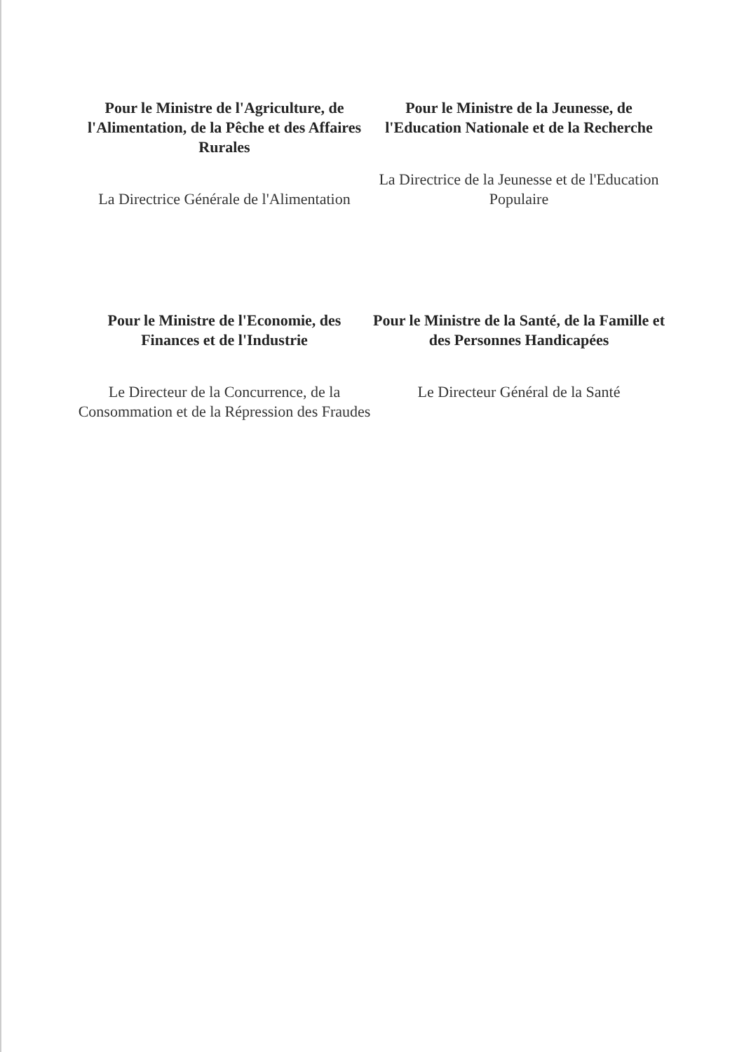Pour le Ministre de l'Agriculture, de l'Alimentation, de la Pêche et des Affaires Rurales
La Directrice Générale de l'Alimentation
Pour le Ministre de la Jeunesse, de l'Education Nationale et de la Recherche
La Directrice de la Jeunesse et de l'Education Populaire
Pour le Ministre de l'Economie, des Finances et de l'Industrie
Le Directeur de la Concurrence, de la Consommation et de la Répression des Fraudes
Pour le Ministre de la Santé, de la Famille et des Personnes Handicapées
Le Directeur Général de la Santé